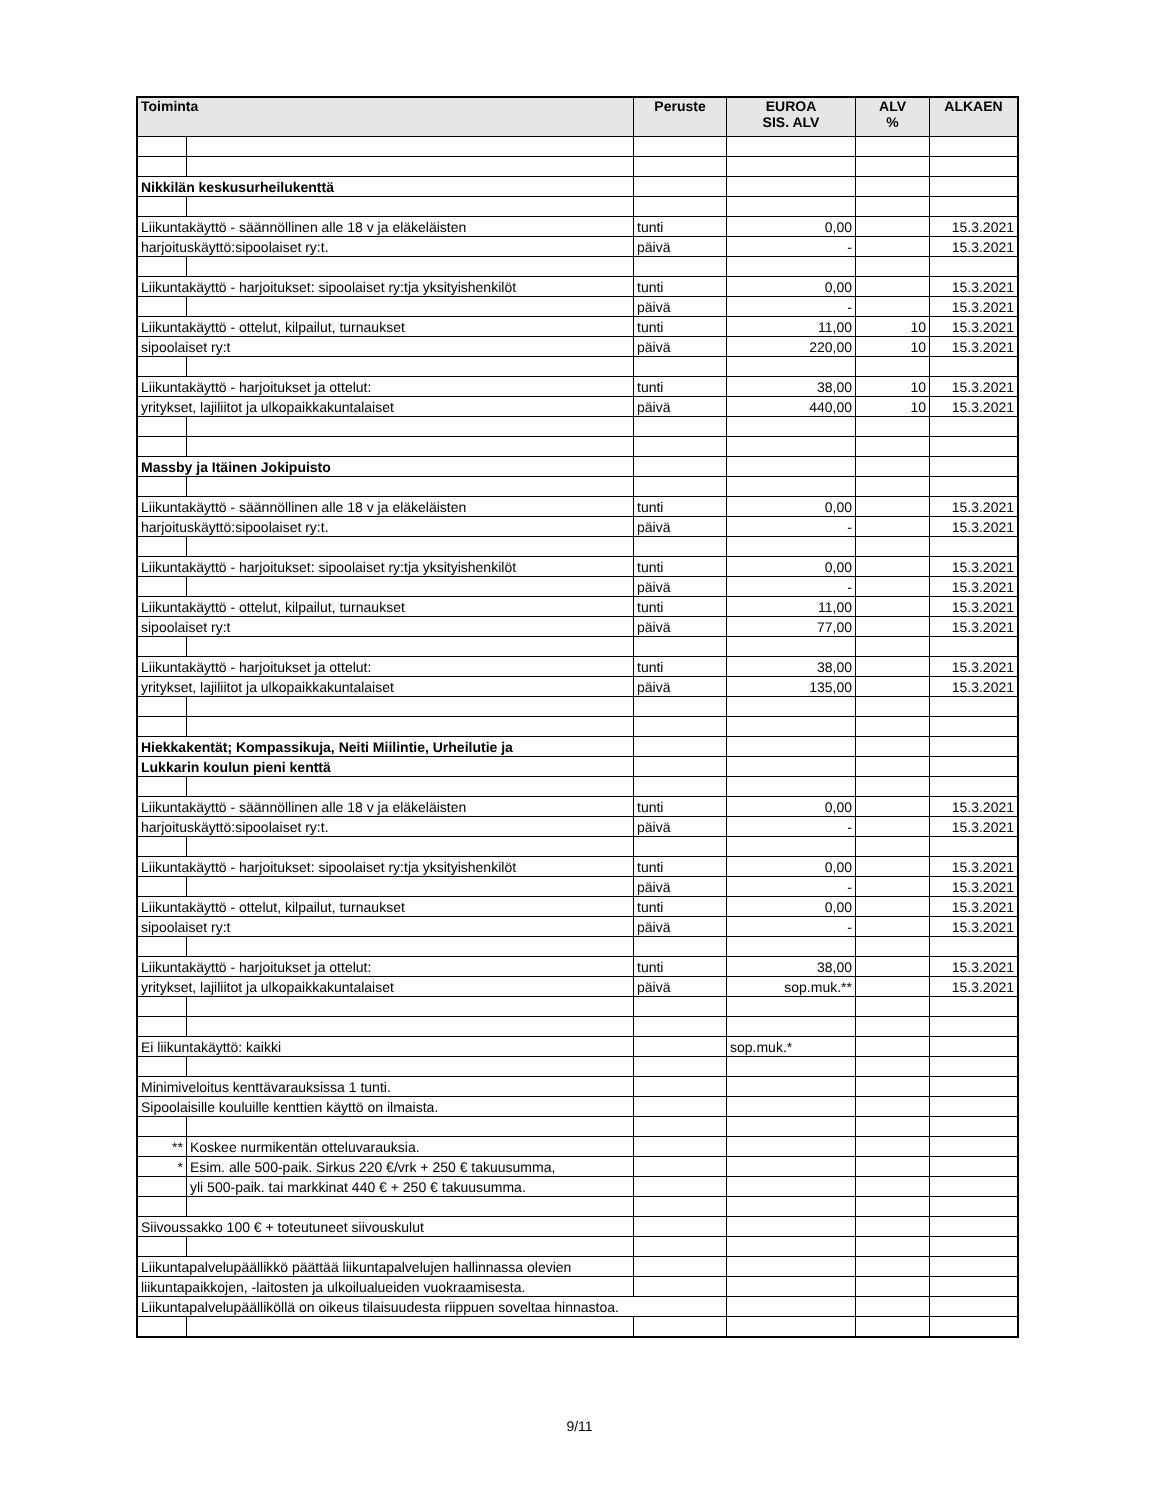| Toiminta | | Peruste | EUROA SIS. ALV | ALV % | ALKAEN |
| --- | --- | --- | --- | --- | --- |
| Nikkilän keskusurheilukenttä | | | | | |
| Liikuntakäyttö - säännöllinen alle 18 v ja eläkeläisten | | tunti | 0,00 | | 15.3.2021 |
| harjoituskäyttö:sipoolaiset ry:t. | | päivä | - | | 15.3.2021 |
| Liikuntakäyttö - harjoitukset: sipoolaiset ry:tja yksityishenkilöt | | tunti | 0,00 | | 15.3.2021 |
| | | päivä | - | | 15.3.2021 |
| Liikuntakäyttö - ottelut, kilpailut, turnaukset | | tunti | 11,00 | 10 | 15.3.2021 |
| sipoolaiset ry:t | | päivä | 220,00 | 10 | 15.3.2021 |
| Liikuntakäyttö - harjoitukset ja ottelut: | | tunti | 38,00 | 10 | 15.3.2021 |
| yritykset, lajiliitot ja ulkopaikkakuntalaiset | | päivä | 440,00 | 10 | 15.3.2021 |
| Massby ja Itäinen Jokipuisto | | | | | |
| Liikuntakäyttö - säännöllinen alle 18 v ja eläkeläisten | | tunti | 0,00 | | 15.3.2021 |
| harjoituskäyttö:sipoolaiset ry:t. | | päivä | - | | 15.3.2021 |
| Liikuntakäyttö - harjoitukset: sipoolaiset ry:tja yksityishenkilöt | | tunti | 0,00 | | 15.3.2021 |
| | | päivä | - | | 15.3.2021 |
| Liikuntakäyttö - ottelut, kilpailut, turnaukset | | tunti | 11,00 | | 15.3.2021 |
| sipoolaiset ry:t | | päivä | 77,00 | | 15.3.2021 |
| Liikuntakäyttö - harjoitukset ja ottelut: | | tunti | 38,00 | | 15.3.2021 |
| yritykset, lajiliitot ja ulkopaikkakuntalaiset | | päivä | 135,00 | | 15.3.2021 |
| Hiekkakentät; Kompassikuja, Neiti Miilintie, Urheilutie ja | | | | | |
| Lukkarin koulun pieni kenttä | | | | | |
| Liikuntakäyttö - säännöllinen alle 18 v ja eläkeläisten | | tunti | 0,00 | | 15.3.2021 |
| harjoituskäyttö:sipoolaiset ry:t. | | päivä | - | | 15.3.2021 |
| Liikuntakäyttö - harjoitukset: sipoolaiset ry:tja yksityishenkilöt | | tunti | 0,00 | | 15.3.2021 |
| | | päivä | - | | 15.3.2021 |
| Liikuntakäyttö - ottelut, kilpailut, turnaukset | | tunti | 0,00 | | 15.3.2021 |
| sipoolaiset ry:t | | päivä | - | | 15.3.2021 |
| Liikuntakäyttö - harjoitukset ja ottelut: | | tunti | 38,00 | | 15.3.2021 |
| yritykset, lajiliitot ja ulkopaikkakuntalaiset | | päivä | sop.muk.** | | 15.3.2021 |
| Ei liikuntakäyttö: kaikki | | | sop.muk.* | | |
| Minimiveloitus kenttävarauksissa 1 tunti. | | | | | |
| Sipoolaisille kouluille kenttien käyttö on ilmaista. | | | | | |
| ** | Koskee nurmikentän otteluvarauksia. | | | | |
| * | Esim. alle 500-paik. Sirkus 220 €/vrk + 250 € takuusumma, | | | | |
| | yli 500-paik. tai markkinat 440 € + 250 € takuusumma. | | | | |
| Siivoussakko 100 € + toteutuneet siivouskulut | | | | | |
| Liikuntapalvelupäällikkö päättää liikuntapalvelujen hallinnassa olevien | | | | | |
| liikuntapaikkojen, -laitosten ja ulkoilualueiden vuokraamisesta. | | | | | |
| Liikuntapalvelupäälliköllä on oikeus tilaisuudesta riippuen soveltaa hinnastoa. | | | | | |
9/11